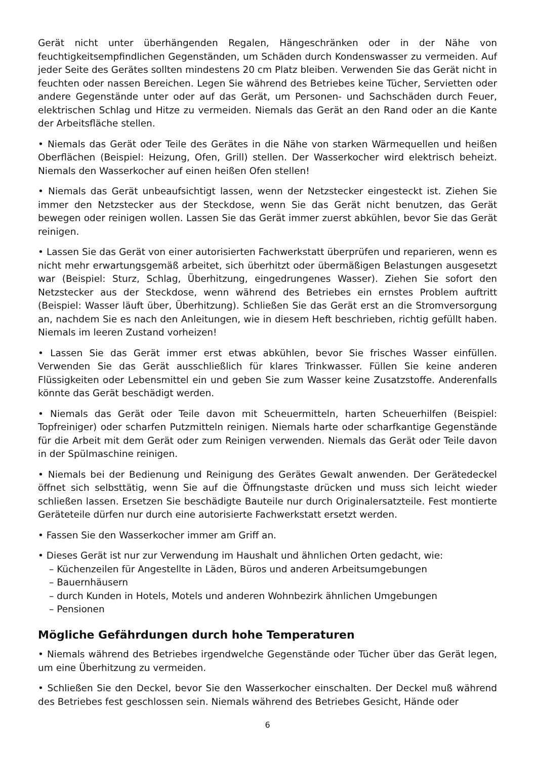Gerät nicht unter überhängenden Regalen, Hängeschränken oder in der Nähe von feuchtigkeitsempfindlichen Gegenständen, um Schäden durch Kondenswasser zu vermeiden. Auf jeder Seite des Gerätes sollten mindestens 20 cm Platz bleiben. Verwenden Sie das Gerät nicht in feuchten oder nassen Bereichen. Legen Sie während des Betriebes keine Tücher, Servietten oder andere Gegenstände unter oder auf das Gerät, um Personen- und Sachschäden durch Feuer, elektrischen Schlag und Hitze zu vermeiden. Niemals das Gerät an den Rand oder an die Kante der Arbeitsfläche stellen.
• Niemals das Gerät oder Teile des Gerätes in die Nähe von starken Wärmequellen und heißen Oberflächen (Beispiel: Heizung, Ofen, Grill) stellen. Der Wasserkocher wird elektrisch beheizt. Niemals den Wasserkocher auf einen heißen Ofen stellen!
• Niemals das Gerät unbeaufsichtigt lassen, wenn der Netzstecker eingesteckt ist. Ziehen Sie immer den Netzstecker aus der Steckdose, wenn Sie das Gerät nicht benutzen, das Gerät bewegen oder reinigen wollen. Lassen Sie das Gerät immer zuerst abkühlen, bevor Sie das Gerät reinigen.
• Lassen Sie das Gerät von einer autorisierten Fachwerkstatt überprüfen und reparieren, wenn es nicht mehr erwartungsgemäß arbeitet, sich überhitzt oder übermäßigen Belastungen ausgesetzt war (Beispiel: Sturz, Schlag, Überhitzung, eingedrungenes Wasser). Ziehen Sie sofort den Netzstecker aus der Steckdose, wenn während des Betriebes ein ernstes Problem auftritt (Beispiel: Wasser läuft über, Überhitzung). Schließen Sie das Gerät erst an die Stromversorgung an, nachdem Sie es nach den Anleitungen, wie in diesem Heft beschrieben, richtig gefüllt haben. Niemals im leeren Zustand vorheizen!
• Lassen Sie das Gerät immer erst etwas abkühlen, bevor Sie frisches Wasser einfüllen. Verwenden Sie das Gerät ausschließlich für klares Trinkwasser. Füllen Sie keine anderen Flüssigkeiten oder Lebensmittel ein und geben Sie zum Wasser keine Zusatzstoffe. Anderenfalls könnte das Gerät beschädigt werden.
• Niemals das Gerät oder Teile davon mit Scheuermitteln, harten Scheuerhilfen (Beispiel: Topfreiniger) oder scharfen Putzmitteln reinigen. Niemals harte oder scharfkantige Gegenstände für die Arbeit mit dem Gerät oder zum Reinigen verwenden. Niemals das Gerät oder Teile davon in der Spülmaschine reinigen.
• Niemals bei der Bedienung und Reinigung des Gerätes Gewalt anwenden. Der Gerätedeckel öffnet sich selbsttätig, wenn Sie auf die Öffnungstaste drücken und muss sich leicht wieder schließen lassen. Ersetzen Sie beschädigte Bauteile nur durch Originalersatzteile. Fest montierte Geräteteile dürfen nur durch eine autorisierte Fachwerkstatt ersetzt werden.
• Fassen Sie den Wasserkocher immer am Griff an.
• Dieses Gerät ist nur zur Verwendung im Haushalt und ähnlichen Orten gedacht, wie:
– Küchenzeilen für Angestellte in Läden, Büros und anderen Arbeitsumgebungen
– Bauernhäusern
– durch Kunden in Hotels, Motels und anderen Wohnbezirk ähnlichen Umgebungen
– Pensionen
Mögliche Gefährdungen durch hohe Temperaturen
• Niemals während des Betriebes irgendwelche Gegenstände oder Tücher über das Gerät legen, um eine Überhitzung zu vermeiden.
• Schließen Sie den Deckel, bevor Sie den Wasserkocher einschalten. Der Deckel muß während des Betriebes fest geschlossen sein. Niemals während des Betriebes Gesicht, Hände oder
6